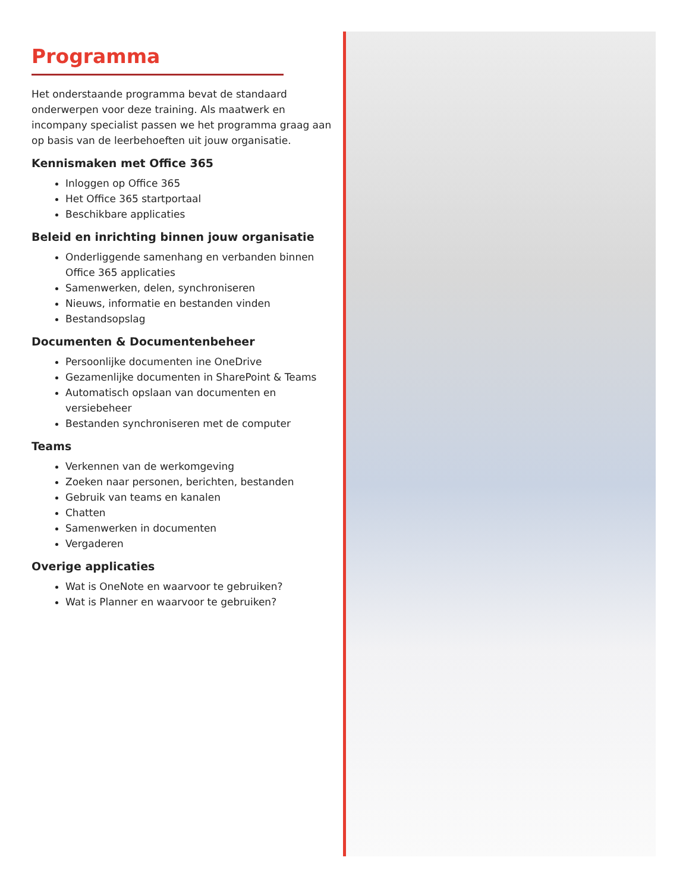Programma
Het onderstaande programma bevat de standaard onderwerpen voor deze training. Als maatwerk en incompany specialist passen we het programma graag aan op basis van de leerbehoeften uit jouw organisatie.
Kennismaken met Office 365
Inloggen op Office 365
Het Office 365 startportaal
Beschikbare applicaties
Beleid en inrichting binnen jouw organisatie
Onderliggende samenhang en verbanden binnen Office 365 applicaties
Samenwerken, delen, synchroniseren
Nieuws, informatie en bestanden vinden
Bestandsopslag
Documenten & Documentenbeheer
Persoonlijke documenten ine OneDrive
Gezamenlijke documenten in SharePoint & Teams
Automatisch opslaan van documenten en versiebeheer
Bestanden synchroniseren met de computer
Teams
Verkennen van de werkomgeving
Zoeken naar personen, berichten, bestanden
Gebruik van teams en kanalen
Chatten
Samenwerken in documenten
Vergaderen
Overige applicaties
Wat is OneNote en waarvoor te gebruiken?
Wat is Planner en waarvoor te gebruiken?